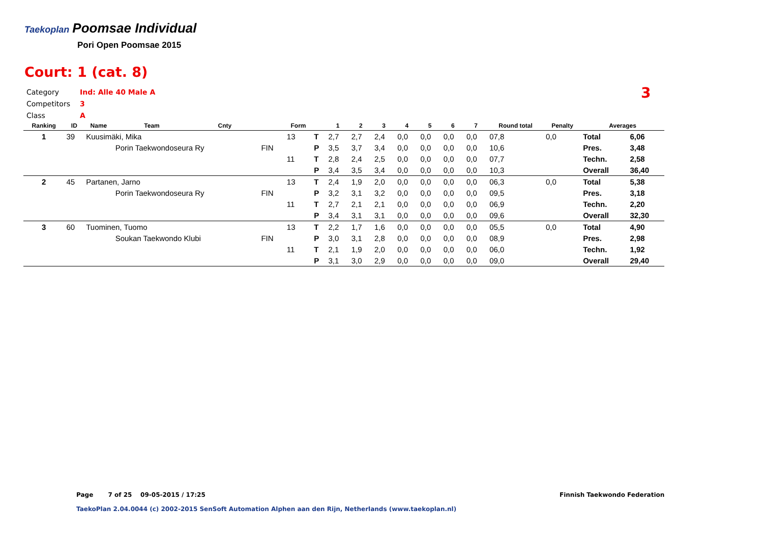Taekoplan Poomsae Individual
Pori Open Poomsae 2015
Court: 1 (cat. 8)
Category Ind: Alle 40 Male A
Competitors 3
Class A
3
| Ranking | ID | Name | Team | Cnty | | Form | | 1 | 2 | 3 | 4 | 5 | 6 | 7 | Round total | Penalty | Averages | |
| --- | --- | --- | --- | --- | --- | --- | --- | --- | --- | --- | --- | --- | --- | --- | --- | --- | --- | --- |
| 1 | 39 | Kuusimäki, Mika | | | | 13 | T | 2,7 | 2,7 | 2,4 | 0,0 | 0,0 | 0,0 | 0,0 | 07,8 | 0,0 | Total | 6,06 |
| | | | Porin Taekwondoseura Ry | | FIN | | P | 3,5 | 3,7 | 3,4 | 0,0 | 0,0 | 0,0 | 0,0 | 10,6 | | Pres. | 3,48 |
| | | | | | | 11 | T | 2,8 | 2,4 | 2,5 | 0,0 | 0,0 | 0,0 | 0,0 | 07,7 | | Techn. | 2,58 |
| | | | | | | | P | 3,4 | 3,5 | 3,4 | 0,0 | 0,0 | 0,0 | 0,0 | 10,3 | | Overall | 36,40 |
| 2 | 45 | Partanen, Jarno | | | | 13 | T | 2,4 | 1,9 | 2,0 | 0,0 | 0,0 | 0,0 | 0,0 | 06,3 | 0,0 | Total | 5,38 |
| | | | Porin Taekwondoseura Ry | | FIN | | P | 3,2 | 3,1 | 3,2 | 0,0 | 0,0 | 0,0 | 0,0 | 09,5 | | Pres. | 3,18 |
| | | | | | | 11 | T | 2,7 | 2,1 | 2,1 | 0,0 | 0,0 | 0,0 | 0,0 | 06,9 | | Techn. | 2,20 |
| | | | | | | | P | 3,4 | 3,1 | 3,1 | 0,0 | 0,0 | 0,0 | 0,0 | 09,6 | | Overall | 32,30 |
| 3 | 60 | Tuominen, Tuomo | | | | 13 | T | 2,2 | 1,7 | 1,6 | 0,0 | 0,0 | 0,0 | 0,0 | 05,5 | 0,0 | Total | 4,90 |
| | | | Soukan Taekwondo Klubi | | FIN | | P | 3,0 | 3,1 | 2,8 | 0,0 | 0,0 | 0,0 | 0,0 | 08,9 | | Pres. | 2,98 |
| | | | | | | 11 | T | 2,1 | 1,9 | 2,0 | 0,0 | 0,0 | 0,0 | 0,0 | 06,0 | | Techn. | 1,92 |
| | | | | | | | P | 3,1 | 3,0 | 2,9 | 0,0 | 0,0 | 0,0 | 0,0 | 09,0 | | Overall | 29,40 |
Page 7 of 25 09-05-2015 / 17:25
Finnish Taekwondo Federation
TaekoPlan 2.04.0044 (c) 2002-2015 SenSoft Automation Alphen aan den Rijn, Netherlands (www.taekoplan.nl)